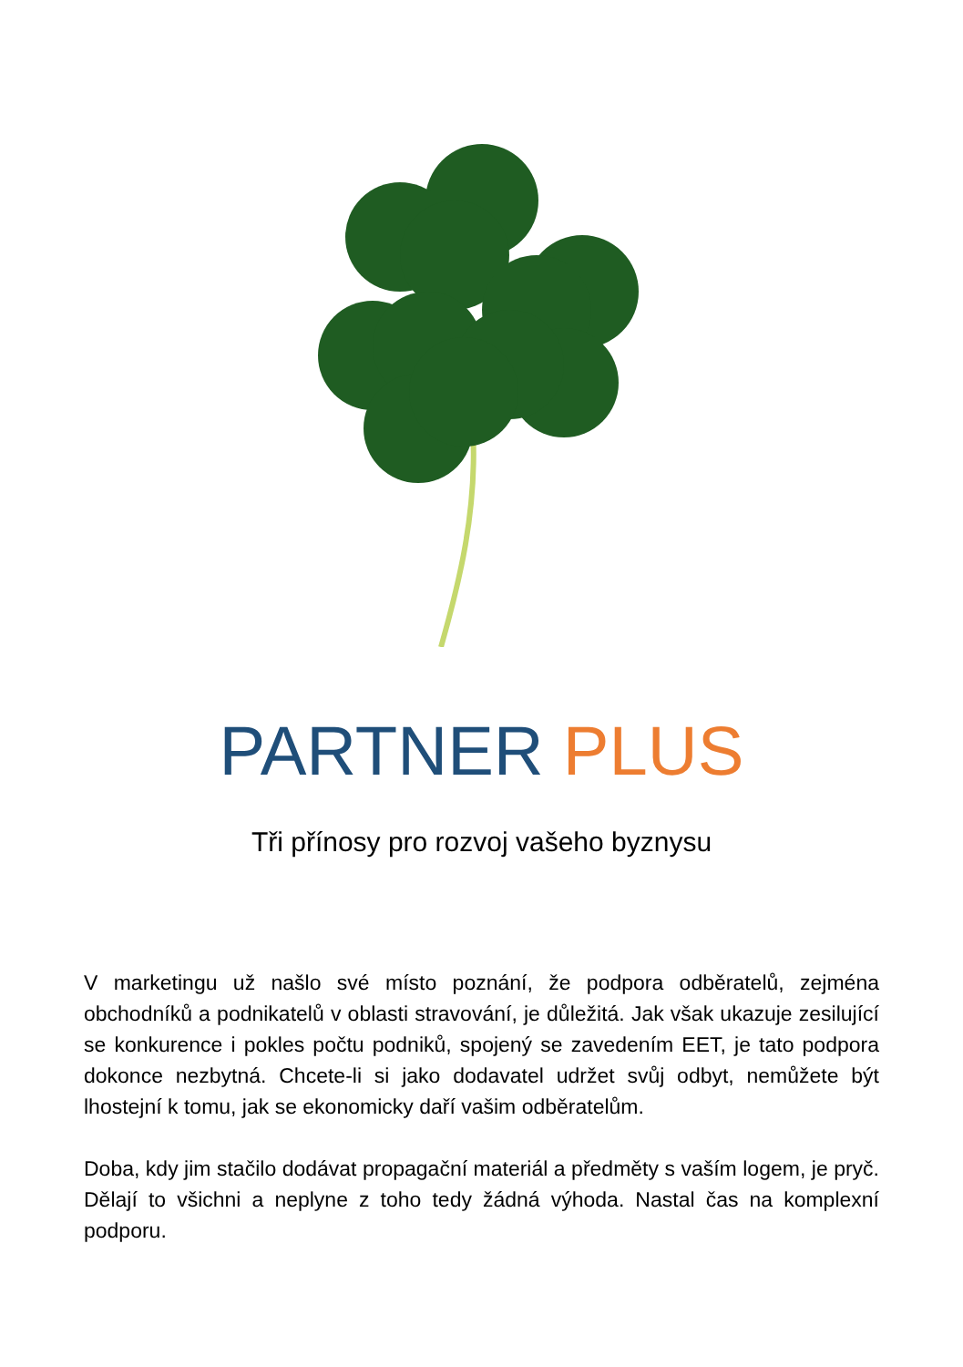PARTNER PLUS
Tři přínosy pro rozvoj vašeho byznysu
V marketingu už našlo své místo poznání, že podpora odběratelů, zejména obchodníků a podnikatelů v oblasti stravování, je důležitá. Jak však ukazuje zesilující se konkurence i pokles počtu podniků, spojený se zavedením EET, je tato podpora dokonce nezbytná. Chcete-li si jako dodavatel udržet svůj odbyt, nemůžete být lhostejní k tomu, jak se ekonomicky daří vašim odběratelům.
Doba, kdy jim stačilo dodávat propagační materiál a předměty s vaším logem, je pryč. Dělají to všichni a neplyne z toho tedy žádná výhoda. Nastal čas na komplexní podporu.